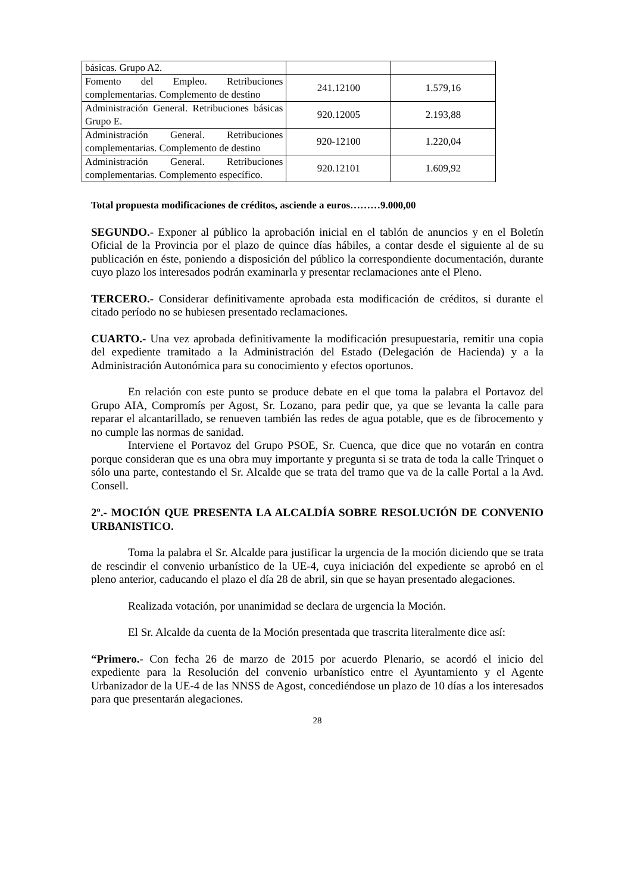| básicas. Grupo A2. | | |
| Fomento del Empleo. Retribuciones complementarias. Complemento de destino | 241.12100 | 1.579,16 |
| Administración General. Retribuciones básicas Grupo E. | 920.12005 | 2.193,88 |
| Administración General. Retribuciones complementarias. Complemento de destino | 920-12100 | 1.220,04 |
| Administración General. Retribuciones complementarias. Complemento específico. | 920.12101 | 1.609,92 |
Total propuesta modificaciones de créditos, asciende a euros………9.000,00
SEGUNDO.- Exponer al público la aprobación inicial en el tablón de anuncios y en el Boletín Oficial de la Provincia por el plazo de quince días hábiles, a contar desde el siguiente al de su publicación en éste, poniendo a disposición del público la correspondiente documentación, durante cuyo plazo los interesados podrán examinarla y presentar reclamaciones ante el Pleno.
TERCERO.- Considerar definitivamente aprobada esta modificación de créditos, si durante el citado período no se hubiesen presentado reclamaciones.
CUARTO.- Una vez aprobada definitivamente la modificación presupuestaria, remitir una copia del expediente tramitado a la Administración del Estado (Delegación de Hacienda) y a la Administración Autonómica para su conocimiento y efectos oportunos.
En relación con este punto se produce debate en el que toma la palabra el Portavoz del Grupo AIA, Compromís per Agost, Sr. Lozano, para pedir que, ya que se levanta la calle para reparar el alcantarillado, se renueven también las redes de agua potable, que es de fibrocemento y no cumple las normas de sanidad.
Interviene el Portavoz del Grupo PSOE, Sr. Cuenca, que dice que no votarán en contra porque consideran que es una obra muy importante y pregunta si se trata de toda la calle Trinquet o sólo una parte, contestando el Sr. Alcalde que se trata del tramo que va de la calle Portal a la Avd. Consell.
2º.- MOCIÓN QUE PRESENTA LA ALCALDÍA SOBRE RESOLUCIÓN DE CONVENIO URBANISTICO.
Toma la palabra el Sr. Alcalde para justificar la urgencia de la moción diciendo que se trata de rescindir el convenio urbanístico de la UE-4, cuya iniciación del expediente se aprobó en el pleno anterior, caducando el plazo el día 28 de abril, sin que se hayan presentado alegaciones.
Realizada votación, por unanimidad se declara de urgencia la Moción.
El Sr. Alcalde da cuenta de la Moción presentada que trascrita literalmente dice así:
“Primero.- Con fecha 26 de marzo de 2015 por acuerdo Plenario, se acordó el inicio del expediente para la Resolución del convenio urbanístico entre el Ayuntamiento y el Agente Urbanizador de la UE-4 de las NNSS de Agost, concediéndose un plazo de 10 días a los interesados para que presentarán alegaciones.
28